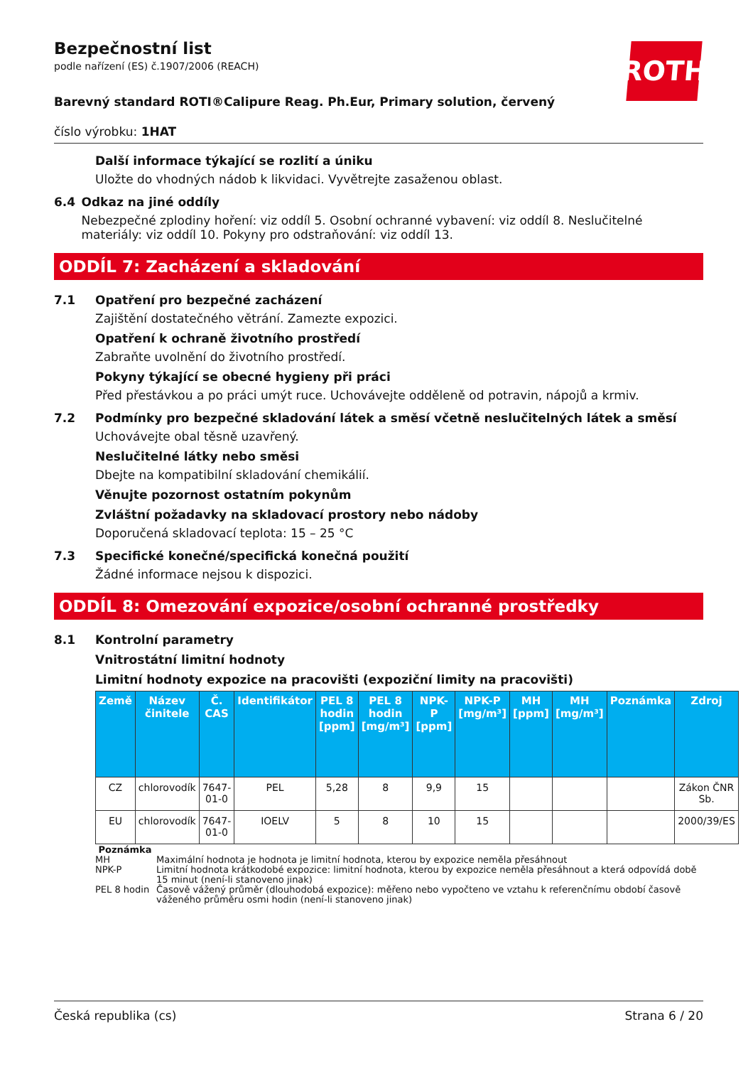ROTH
Bezpečnostní list
podle nařízení (ES) č.1907/2006 (REACH)
Barevný standard ROTI®Calipure Reag. Ph.Eur, Primary solution, červený
číslo výrobku: 1HAT
Další informace týkající se rozlití a úniku
Uložte do vhodných nádob k likvidaci. Vyvětrejte zasaženou oblast.
6.4 Odkaz na jiné oddíly
Nebezpečné zplodiny hoření: viz oddíl 5. Osobní ochranné vybavení: viz oddíl 8. Neslučitelné materiály: viz oddíl 10. Pokyny pro odstraňování: viz oddíl 13.
ODDÍL 7: Zacházení a skladování
7.1 Opatření pro bezpečné zacházení
Zajištění dostatečného větrání. Zamezte expozici.
Opatření k ochraně životního prostředí
Zabraňte uvolnění do životního prostředí.
Pokyny týkající se obecné hygieny při práci
Před přestávkou a po práci umýt ruce. Uchovávejte odděleně od potravin, nápojů a krmiv.
7.2 Podmínky pro bezpečné skladování látek a směsí včetně neslučitelných látek a směsí
Uchovávejte obal těsně uzavřený.
Neslučitelné látky nebo směsi
Dbejte na kompatibilní skladování chemikálií.
Věnujte pozornost ostatním pokynům
Zvláštní požadavky na skladovací prostory nebo nádoby
Doporučená skladovací teplota: 15 – 25 °C
7.3 Specifické konečné/specifická konečná použití
Žádné informace nejsou k dispozici.
ODDÍL 8: Omezování expozice/osobní ochranné prostředky
8.1 Kontrolní parametry
Vnitrostátní limitní hodnoty
Limitní hodnoty expozice na pracovišti (expoziční limity na pracovišti)
| Země | Název činitele | Č. CAS | Identifikátor | PEL 8 hodin [ppm] | PEL 8 hodin [mg/m³] | NPK-P [ppm] | NPK-P [mg/m³] | MH [ppm] | MH [mg/m³] | Poznámka | Zdroj |
| --- | --- | --- | --- | --- | --- | --- | --- | --- | --- | --- | --- |
| CZ | chlorovodík | 7647-01-0 | PEL | 5,28 | 8 | 9,9 | 15 | | | | Zákon ČNR Sb. |
| EU | chlorovodík | 7647-01-0 | IOELV | 5 | 8 | 10 | 15 | | | | 2000/39/ES |
Poznámka
MH Maximální hodnota je hodnota je limitní hodnota, kterou by expozice neměla přesáhnout
NPK-P Limitní hodnota krátkodobé expozice: limitní hodnota, kterou by expozice neměla přesáhnout a která odpovídá době 15 minut (není-li stanoveno jinak)
PEL 8 hodin Časově vážený průměr (dlouhodobá expozice): měřeno nebo vypočteno ve vztahu k referenčnímu období časově váženého průměru osmi hodin (není-li stanoveno jinak)
Česká republika (cs) Strana 6 / 20